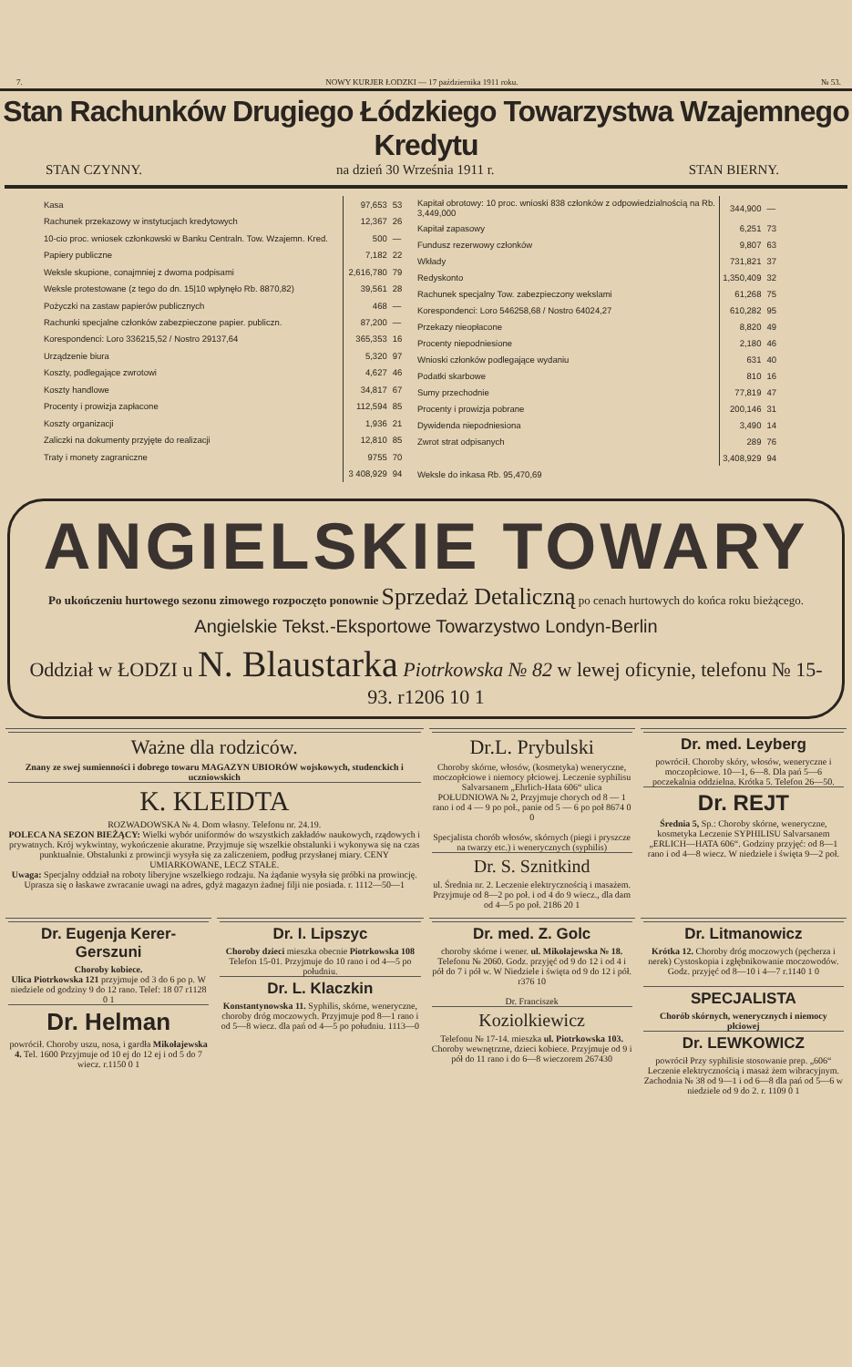7. NOWY KURJER ŁODZKI — 17 października 1911 roku. № 53.
Stan Rachunków Drugiego Łódzkiego Towarzystwa Wzajemnego Kredytu
STAN CZYNNY. na dzień 30 Września 1911 r. STAN BIERNY.
| Kasa | 97,653 | 53 |
| Rachunek przekazowy w instytucjach kredytowych | 12,367 | 26 |
| 10-cio proc. wniosek członkowski w Banku Centraln. Tow. Wzajemn. Kred. | 500 | — |
| Papiery publiczne | 7,182 | 22 |
| Weksle skupione, conajmniej z dwoma podpisami | 2,616,780 | 79 |
| Weksle protestowane (z tego do dn. 15/10 wpłynęło Rb. 8870,82) | 39,561 | 28 |
| Pożyczki na zastaw papierów publicznych | 468 | — |
| Rachunki specjalne członków zabezpieczone papier. publiczn. | 87,200 | — |
| Korespondenci: Loro 336215,52 / Nostro 29137,64 | 365,353 | 16 |
| Urządzenie biura | 5,320 | 97 |
| Koszty, podlegające zwrotowi | 4,627 | 46 |
| Koszty handlowe | 34,817 | 67 |
| Procenty i prowizja zapłacone | 112,594 | 85 |
| Koszty organizacji | 1,936 | 21 |
| Zaliczki na dokumenty przyjęte do realizacji | 12,810 | 85 |
| Traty i monety zagraniczne | 9755 | 70 |
| | 3 408,929 | 94 |
| Kapitał obrotowy: 10 proc. wnioski 838 członków z odpowiedzialnością na Rb. 3,449,000 | 344,900 | — |
| Kapitał zapasowy | 6,251 | 73 |
| Fundusz rezerwowy członków | 9,807 | 63 |
| Wkłady | 731,821 | 37 |
| Redyskonto | 1,350,409 | 32 |
| Rachunek specjalny Tow. zabezpieczony wekslami | 61,268 | 75 |
| Korespondenci: Loro 546258,68 / Nostro 64024,27 | 610,282 | 95 |
| Przekazy nieopłacone | 8,820 | 49 |
| Procenty niepodniesione | 2,180 | 46 |
| Wnioski członków podlegające wydaniu | 631 | 40 |
| Podatki skarbowe | 810 | 16 |
| Sumy przechodnie | 77,819 | 47 |
| Procenty i prowizja pobrane | 200,146 | 31 |
| Dywidenda niepodniesiona | 3,490 | 14 |
| Zwrot strat odpisanych | 289 | 76 |
| | 3,408,929 | 94 |
| Weksle do inkasa Rb. 95,470,69 | | |
ANGIELSKIE TOWARY
Po ukończeniu hurtowego sezonu zimowego rozpoczęto ponownie Sprzedaż Detaliczną po cenach hurtowych do końca roku bieżącego.
Angielskie Tekst.-Eksportowe Towarzystwo Londyn-Berlin
Oddział w ŁODZI u N. Blaustarka Piotrkowska № 82 w lewej oficynie, telefonu № 15-93. r1206 10 1
Ważne dla rodziców.
Znany ze swej sumienności i dobrego towaru MAGAZYN UBIORÓW wojskowych, studenckich i uczniowskich
K. KLEIDTA
ROZWADOWSKA № 4. Dom własny. Telefonu nr. 24.19.
POLECA NA SEZON BIEŻĄCY: Wielki wybór uniformów do wszystkich zakładów naukowych, rządowych i prywatnych. Krój wykwintny, wykończenie akuratne. Przyjmuje się wszelkie obstalunki i wykonywa się na czas punktualnie. Obstalunki z prowincji wysyła się za zaliczeniem, podług przysłanej miary. CENY UMIARKOWANE, LECZ STAŁE.
Uwaga: Specjalny oddział na roboty liberyjne wszelkiego rodzaju. Na żądanie wysyła się próbki na prowincję. Uprasza się o łaskawe zwracanie uwagi na adres, gdyż magazyn żadnej filji nie posiada. r. 1112—50—1
Dr.L. Prybulski
Choroby skórne, włosów, (kosmetyka) weneryczne, moczopłciowe i niemocy płciowej. Leczenie syphilisu Salvarsanem „Ehrlich-Hata 606“ ulica POŁUDNIOWA № 2, Przyjmuje chorych od 8 — 1 rano i od 4 — 9 po poł., panie od 5 — 6 po poł 8674 0 0
Specjalista chorób włosów, skórnych (piegi i pryszcze na twarzy etc.) i wenerycznych (syphilis)
Dr. S. Sznitkind
ul. Średnia nr. 2. Leczenie elektrycznością i masażem. Przyjmuje od 8—2 po poł. i od 4 do 9 wiecz., dla dam od 4—5 po poł. 2186 20 1
Dr. med. Leyberg
powrócił. Choroby skóry, włosów, weneryczne i moczopłciowe. 10—1, 6—8. Dla pań 5—6 poczekalnia oddzielna. Krótka 5. Telefon 26—50.
Dr. REJT
Średnia 5, Sp.: Choroby skórne, weneryczne, kosmetyka Leczenie SYPHILISU Salvarsanem „ERLICH—HATA 606“. Godziny przyjęć: od 8—1 rano i od 4—8 wiecz. W niedziele i święta 9—2 poł.
Dr. Eugenja Kerer-Gerszuni
Choroby kobiece.
Ulica Piotrkowska 121 przyjmuje od 3 do 6 po p. W niedziele od godziny 9 do 12 rano. Telef: 18 07 r1128 0 1
Dr. Helman
powrócił. Choroby uszu, nosa, i gardła Mikołajewska 4. Tel. 1600 Przyjmuje od 10 ej do 12 ej i od 5 do 7 wiecz. r.1150 0 1
Dr. I. Lipszyc
Choroby dzieci mieszka obecnie Piotrkowska 108 Telefon 15-01. Przyjmuje do 10 rano i od 4—5 po południu.
Dr. L. Klaczkin
Konstantynowska 11. Syphilis, skórne, weneryczne, choroby dróg moczowych. Przyjmuje pod 8—1 rano i od 5—8 wiecz. dla pań od 4—5 po południu. 1113—0
Dr. med. Z. Golc
choroby skórne i wener. ul. Mikołajewska № 18. Telefonu № 2060. Godz. przyjęć od 9 do 12 i od 4 i pół do 7 i pół w. W Niedziele i święta od 9 do 12 i pół. r376 10
Dr. Franciszek
Koziolkiewicz
Telefonu № 17-14. mieszka ul. Piotrkowska 103. Choroby wewnętrzne, dzieci kobiece. Przyjmuje od 9 i pół do 11 rano i do 6—8 wieczorem 267430
Dr. Litmanowicz
Krótka 12. Choroby dróg moczowych (pęcherza i nerek) Cystoskopia i zgłębnikowanie moczowodów. Godz. przyjęć od 8—10 i 4—7 r.1140 1 0
SPECJALISTA
Chorób skórnych, wenerycznych i niemocy płciowej
Dr. LEWKOWICZ
powrócił Przy syphilisie stosowanie prep. „606“ Leczenie elektrycznością i masaż żem wibracyjnym. Zachodnia № 38 od 9—1 i od 6—8 dla pań od 5—6 w niedziele od 9 do 2. r. 1109 0 1